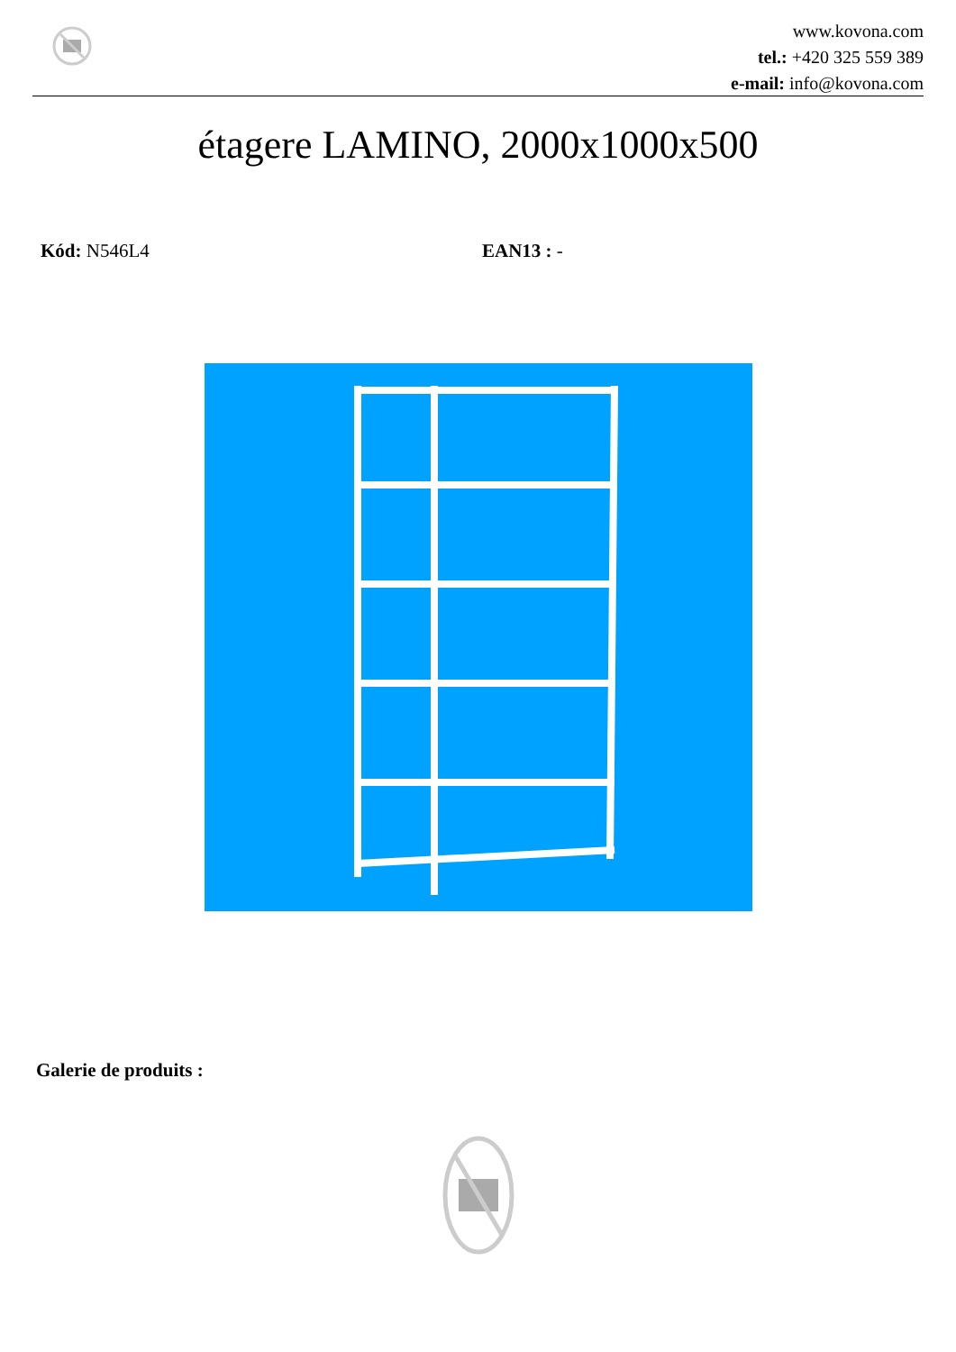www.kovona.com
tel.: +420 325 559 389
e-mail: info@kovona.com
étagere LAMINO, 2000x1000x500
Kód: N546L4 EAN13 : -
Galerie de produits :